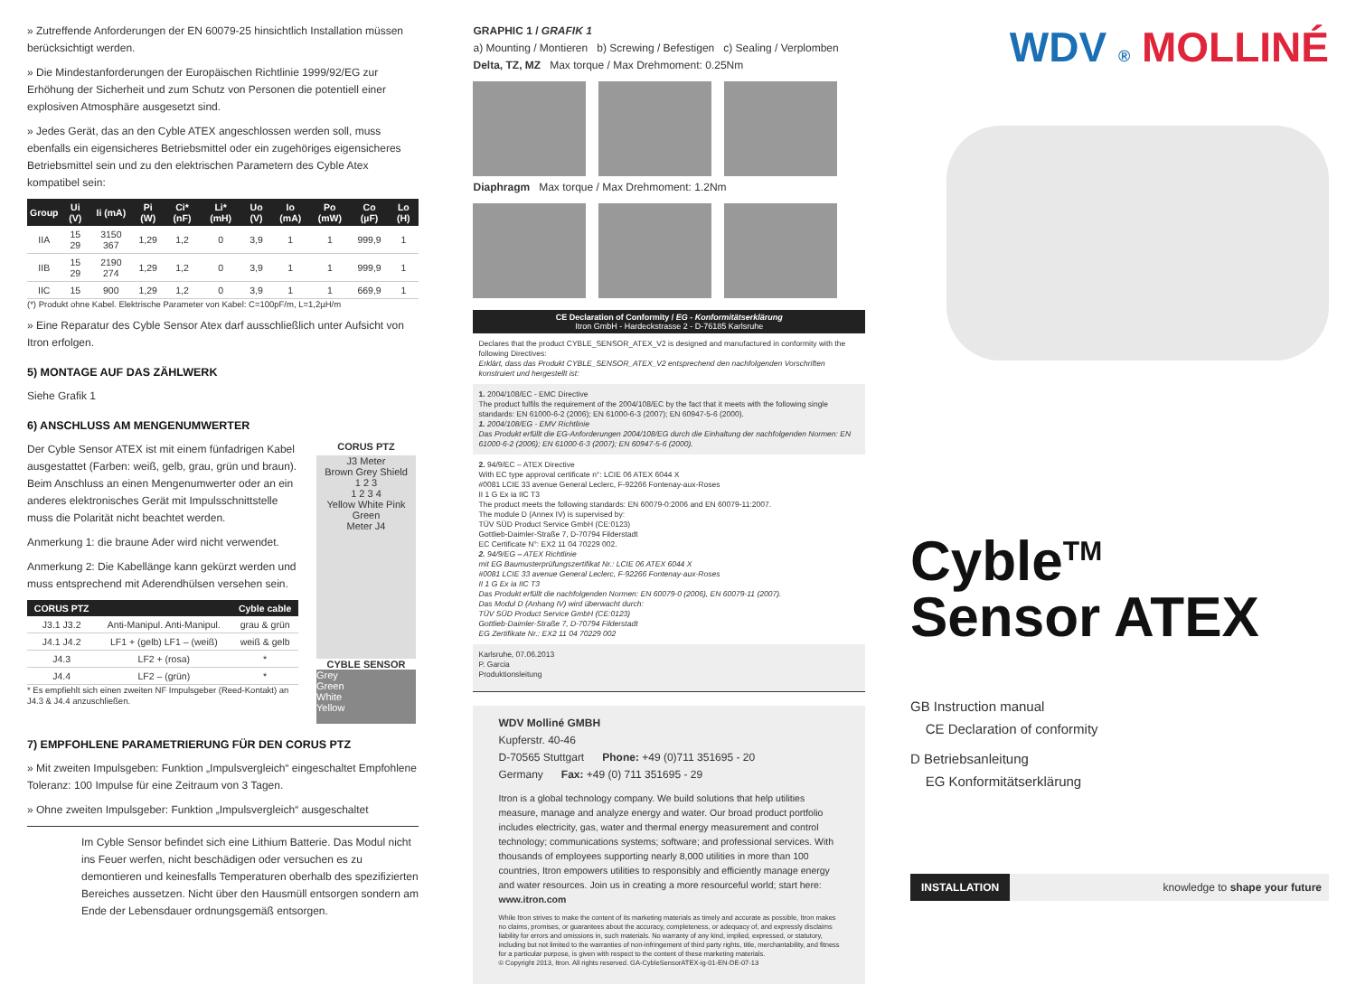» Zutreffende Anforderungen der EN 60079-25 hinsichtlich Installation müssen berücksichtigt werden.
» Die Mindestanforderungen der Europäischen Richtlinie 1999/92/EG zur Erhöhung der Sicherheit und zum Schutz von Personen die potentiell einer explosiven Atmosphäre ausgesetzt sind.
» Jedes Gerät, das an den Cyble ATEX angeschlossen werden soll, muss ebenfalls ein eigensicheres Betriebsmittel oder ein zugehöriges eigensicheres Betriebsmittel sein und zu den elektrischen Parametern des Cyble Atex kompatibel sein:
| Group | Ui (V) | Ii (mA) | Pi (W) | Ci* (nF) | Li* (mH) | Uo (V) | Io (mA) | Po (mW) | Co (µF) | Lo (H) |
| --- | --- | --- | --- | --- | --- | --- | --- | --- | --- | --- |
| IIA | 15 29 | 3150 367 | 1,29 | 1,2 | 0 | 3,9 | 1 | 1 | 999,9 | 1 |
| IIB | 15 29 | 2190 274 | 1,29 | 1,2 | 0 | 3,9 | 1 | 1 | 999,9 | 1 |
| IIC | 15 | 900 | 1,29 | 1,2 | 0 | 3,9 | 1 | 1 | 669,9 | 1 |
(*) Produkt ohne Kabel. Elektrische Parameter von Kabel: C=100pF/m, L=1,2µH/m
» Eine Reparatur des Cyble Sensor Atex darf ausschließlich unter Aufsicht von Itron erfolgen.
5) MONTAGE AUF DAS ZÄHLWERK
Siehe Grafik 1
6) ANSCHLUSS AM MENGENUMWERTER
Der Cyble Sensor ATEX ist mit einem fünfadrigen Kabel ausgestattet (Farben: weiß, gelb, grau, grün und braun). Beim Anschluss an einen Mengenumwerter oder an ein anderes elektronisches Gerät mit Impulsschnittstelle muss die Polarität nicht beachtet werden.
Anmerkung 1: die braune Ader wird nicht verwendet.
Anmerkung 2: Die Kabellänge kann gekürzt werden und muss entsprechend mit Aderendhülsen versehen sein.
| CORUS PTZ | | Cyble cable |
| --- | --- | --- |
| J3.1 J3.2 | Anti-Manipul. Anti-Manipul. | grau & grün |
| J4.1 J4.2 | LF1 + (gelb) LF1 – (weiß) | weiß & gelb |
| J4.3 | LF2 + (rosa) | * |
| J4.4 | LF2 – (grün) | * |
* Es empfiehlt sich einen zweiten NF Impulsgeber (Reed-Kontakt) an J4.3 & J4.4 anzuschließen.
CORUS PTZ
J3 Meter
Brown Grey Shield
1 2 3
1 2 3 4
Yellow White Pink Green
Meter J4
CYBLE SENSOR
Grey
Green
White
Yellow
7) EMPFOHLENE PARAMETRIERUNG FÜR DEN CORUS PTZ
» Mit zweiten Impulsgeben: Funktion „Impulsvergleich“ eingeschaltet Empfohlene Toleranz: 100 Impulse für eine Zeitraum von 3 Tagen.
» Ohne zweiten Impulsgeber: Funktion „Impulsvergleich“ ausgeschaltet
Im Cyble Sensor befindet sich eine Lithium Batterie. Das Modul nicht ins Feuer werfen, nicht beschädigen oder versuchen es zu demontieren und keinesfalls Temperaturen oberhalb des spezifizierten Bereiches aussetzen. Nicht über den Hausmüll entsorgen sondern am Ende der Lebensdauer ordnungsgemäß entsorgen.
GRAPHIC 1 / GRAFIK 1
a) Mounting / Montieren b) Screwing / Befestigen c) Sealing / Verplomben
Delta, TZ, MZ Max torque / Max Drehmoment: 0.25Nm
Diaphragm Max torque / Max Drehmoment: 1.2Nm
CE Declaration of Conformity / EG - Konformitätserklärung
Itron GmbH - Hardeckstrasse 2 - D-76185 Karlsruhe
Declares that the product CYBLE_SENSOR_ATEX_V2 is designed and manufactured in conformity with the following Directives:
Erklärt, dass das Produkt CYBLE_SENSOR_ATEX_V2 entsprechend den nachfolgenden Vorschriften konstruiert und hergestellt ist:
1. 2004/108/EC - EMC Directive
The product fulfils the requirement of the 2004/108/EC by the fact that it meets with the following single standards: EN 61000-6-2 (2006); EN 61000-6-3 (2007); EN 60947-5-6 (2000).
1. 2004/108/EG - EMV Richtlinie
Das Produkt erfüllt die EG-Anforderungen 2004/108/EG durch die Einhaltung der nachfolgenden Normen: EN 61000-6-2 (2006); EN 61000-6-3 (2007); EN 60947-5-6 (2000).
2. 94/9/EC – ATEX Directive
With EC type approval certificate n°: LCIE 06 ATEX 6044 X
#0081 LCIE 33 avenue General Leclerc, F-92266 Fontenay-aux-Roses
II 1 G Ex ia IIC T3
The product meets the following standards: EN 60079-0:2006 and EN 60079-11:2007.
The module D (Annex IV) is supervised by:
TÜV SÜD Product Service GmbH (CE:0123)
Gottlieb-Daimler-Straße 7, D-70794 Filderstadt
EC Certificate N°: EX2 11 04 70229 002.
2. 94/9/EG – ATEX Richtlinie
mit EG Baumusterprüfungszertifikat Nr.: LCIE 06 ATEX 6044 X
#0081 LCIE 33 avenue General Leclerc, F-92266 Fontenay-aux-Roses
II 1 G Ex ia IIC T3
Das Produkt erfüllt die nachfolgenden Normen: EN 60079-0 (2006), EN 60079-11 (2007).
Das Modul D (Anhang IV) wird überwacht durch:
TÜV SÜD Product Service GmbH (CE:0123)
Gottlieb-Daimler-Straße 7, D-70794 Filderstadt
EG Zertifikate Nr.: EX2 11 04 70229 002
Karlsruhe, 07.06.2013
P. Garcia
Produktionsleitung
WDV Molliné GMBH
Kupferstr. 40-46
D-70565 Stuttgart Phone: +49 (0)711 351695 - 20
Germany Fax: +49 (0) 711 351695 - 29
Itron is a global technology company. We build solutions that help utilities measure, manage and analyze energy and water. Our broad product portfolio includes electricity, gas, water and thermal energy measurement and control technology; communications systems; software; and professional services. With thousands of employees supporting nearly 8,000 utilities in more than 100 countries, Itron empowers utilities to responsibly and efficiently manage energy and water resources. Join us in creating a more resourceful world; start here: www.itron.com
While Itron strives to make the content of its marketing materials as timely and accurate as possible, Itron makes no claims, promises, or guarantees about the accuracy, completeness, or adequacy of, and expressly disclaims liability for errors and omissions in, such materials. No warranty of any kind, implied, expressed, or statutory, including but not limited to the warranties of non-infringement of third party rights, title, merchantability, and fitness for a particular purpose, is given with respect to the content of these marketing materials.
© Copyright 2013, Itron. All rights reserved. GA-CybleSensorATEX-ig-01-EN-DE-07-13
WDV ® MOLLINÉ
Cyble<sup>TM</sup>
Sensor ATEX
GB Instruction manual
CE Declaration of conformity
D Betriebsanleitung
EG Konformitätserklärung
INSTALLATION knowledge to shape your future